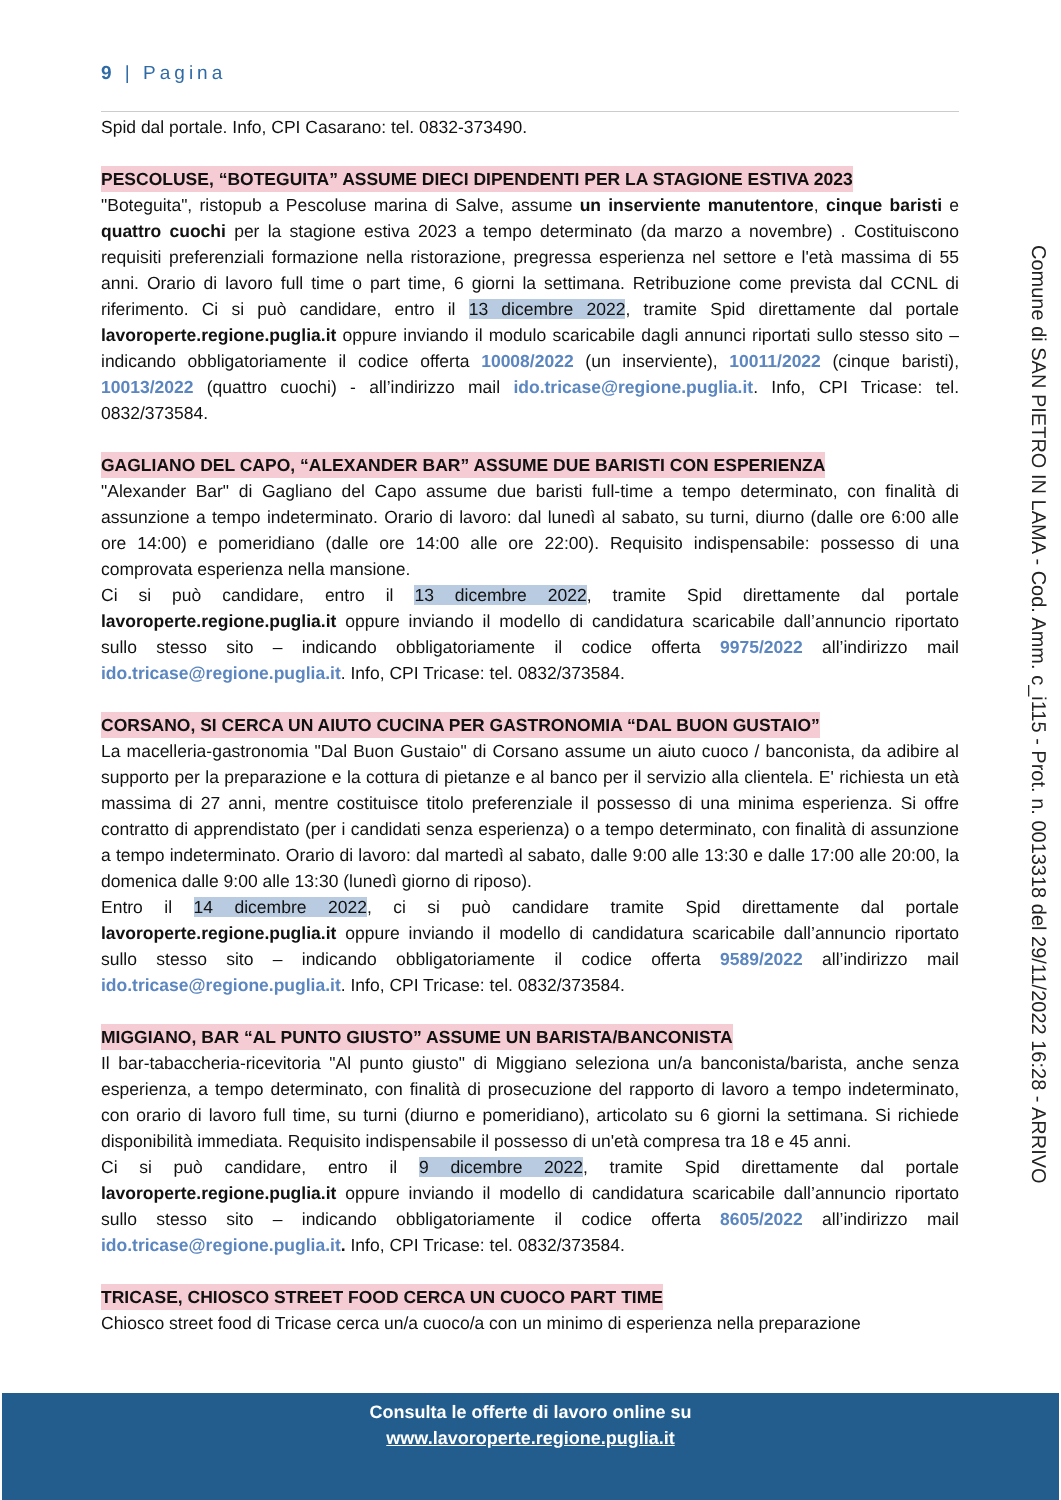9 | Pagina
Spid dal portale. Info, CPI Casarano: tel. 0832-373490.
PESCOLUSE, “BOTEGUITA” ASSUME DIECI DIPENDENTI PER LA STAGIONE ESTIVA 2023
"Boteguita", ristopub a Pescoluse marina di Salve, assume un inserviente manutentore, cinque baristi e quattro cuochi per la stagione estiva 2023 a tempo determinato (da marzo a novembre) . Costituiscono requisiti preferenziali formazione nella ristorazione, pregressa esperienza nel settore e l'età massima di 55 anni. Orario di lavoro full time o part time, 6 giorni la settimana. Retribuzione come prevista dal CCNL di riferimento. Ci si può candidare, entro il 13 dicembre 2022, tramite Spid direttamente dal portale lavoroperte.regione.puglia.it oppure inviando il modulo scaricabile dagli annunci riportati sullo stesso sito – indicando obbligatoriamente il codice offerta 10008/2022 (un inserviente), 10011/2022 (cinque baristi), 10013/2022 (quattro cuochi) - all’indirizzo mail ido.tricase@regione.puglia.it. Info, CPI Tricase: tel. 0832/373584.
GAGLIANO DEL CAPO, “ALEXANDER BAR” ASSUME DUE BARISTI CON ESPERIENZA
"Alexander Bar" di Gagliano del Capo assume due baristi full-time a tempo determinato, con finalità di assunzione a tempo indeterminato. Orario di lavoro: dal lunedì al sabato, su turni, diurno (dalle ore 6:00 alle ore 14:00) e pomeridiano (dalle ore 14:00 alle ore 22:00). Requisito indispensabile: possesso di una comprovata esperienza nella mansione.
Ci si può candidare, entro il 13 dicembre 2022, tramite Spid direttamente dal portale lavoroperte.regione.puglia.it oppure inviando il modello di candidatura scaricabile dall’annuncio riportato sullo stesso sito – indicando obbligatoriamente il codice offerta 9975/2022 all’indirizzo mail ido.tricase@regione.puglia.it. Info, CPI Tricase: tel. 0832/373584.
CORSANO, SI CERCA UN AIUTO CUCINA PER GASTRONOMIA “DAL BUON GUSTAIO”
La macelleria-gastronomia "Dal Buon Gustaio" di Corsano assume un aiuto cuoco / banconista, da adibire al supporto per la preparazione e la cottura di pietanze e al banco per il servizio alla clientela. E' richiesta un età massima di 27 anni, mentre costituisce titolo preferenziale il possesso di una minima esperienza. Si offre contratto di apprendistato (per i candidati senza esperienza) o a tempo determinato, con finalità di assunzione a tempo indeterminato. Orario di lavoro: dal martedì al sabato, dalle 9:00 alle 13:30 e dalle 17:00 alle 20:00, la domenica dalle 9:00 alle 13:30 (lunedì giorno di riposo).
Entro il 14 dicembre 2022, ci si può candidare tramite Spid direttamente dal portale lavoroperte.regione.puglia.it oppure inviando il modello di candidatura scaricabile dall’annuncio riportato sullo stesso sito – indicando obbligatoriamente il codice offerta 9589/2022 all’indirizzo mail ido.tricase@regione.puglia.it. Info, CPI Tricase: tel. 0832/373584.
MIGGIANO, BAR “AL PUNTO GIUSTO” ASSUME UN BARISTA/BANCONISTA
Il bar-tabaccheria-ricevitoria "Al punto giusto" di Miggiano seleziona un/a banconista/barista, anche senza esperienza, a tempo determinato, con finalità di prosecuzione del rapporto di lavoro a tempo indeterminato, con orario di lavoro full time, su turni (diurno e pomeridiano), articolato su 6 giorni la settimana. Si richiede disponibilità immediata. Requisito indispensabile il possesso di un'età compresa tra 18 e 45 anni.
Ci si può candidare, entro il 9 dicembre 2022, tramite Spid direttamente dal portale lavoroperte.regione.puglia.it oppure inviando il modello di candidatura scaricabile dall’annuncio riportato sullo stesso sito – indicando obbligatoriamente il codice offerta 8605/2022 all’indirizzo mail ido.tricase@regione.puglia.it. Info, CPI Tricase: tel. 0832/373584.
TRICASE, CHIOSCO STREET FOOD CERCA UN CUOCO PART TIME
Chiosco street food di Tricase cerca un/a cuoco/a con un minimo di esperienza nella preparazione
Comune di SAN PIETRO IN LAMA - Cod. Amm. c_i115 - Prot. n. 0013318 del 29/11/2022 16:28 - ARRIVO
Consulta le offerte di lavoro online su
www.lavoroperte.regione.puglia.it